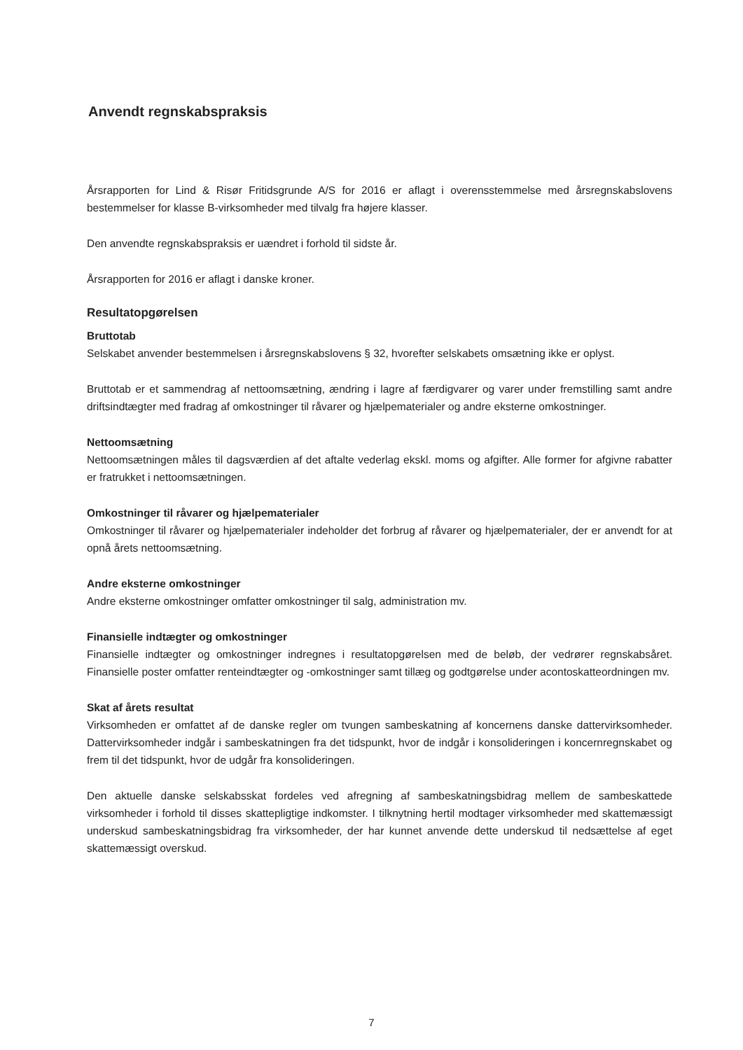Anvendt regnskabspraksis
Årsrapporten for Lind & Risør Fritidsgrunde A/S for 2016 er aflagt i overensstemmelse med årsregnskabslovens bestemmelser for klasse B-virksomheder med tilvalg fra højere klasser.
Den anvendte regnskabspraksis er uændret i forhold til sidste år.
Årsrapporten for 2016 er aflagt i danske kroner.
Resultatopgørelsen
Bruttotab
Selskabet anvender bestemmelsen i årsregnskabslovens § 32, hvorefter selskabets omsætning ikke er oplyst.
Bruttotab er et sammendrag af nettoomsætning, ændring i lagre af færdigvarer og varer under fremstilling samt andre driftsindtægter med fradrag af omkostninger til råvarer og hjælpematerialer og andre eksterne omkostninger.
Nettoomsætning
Nettoomsætningen måles til dagsværdien af det aftalte vederlag ekskl. moms og afgifter. Alle former for afgivne rabatter er fratrukket i nettoomsætningen.
Omkostninger til råvarer og hjælpematerialer
Omkostninger til råvarer og hjælpematerialer indeholder det forbrug af råvarer og hjælpematerialer, der er anvendt for at opnå årets nettoomsætning.
Andre eksterne omkostninger
Andre eksterne omkostninger omfatter omkostninger til salg, administration mv.
Finansielle indtægter og omkostninger
Finansielle indtægter og omkostninger indregnes i resultatopgørelsen med de beløb, der vedrører regnskabsåret. Finansielle poster omfatter renteindtægter og -omkostninger samt tillæg og godtgørelse under acontoskatteordningen mv.
Skat af årets resultat
Virksomheden er omfattet af de danske regler om tvungen sambeskatning af koncernens danske dattervirksomheder. Dattervirksomheder indgår i sambeskatningen fra det tidspunkt, hvor de indgår i konsolideringen i koncernregnskabet og frem til det tidspunkt, hvor de udgår fra konsolideringen.
Den aktuelle danske selskabsskat fordeles ved afregning af sambeskatningsbidrag mellem de sambeskattede virksomheder i forhold til disses skattepligtige indkomster. I tilknytning hertil modtager virksomheder med skattemæssigt underskud sambeskatningsbidrag fra virksomheder, der har kunnet anvende dette underskud til nedsættelse af eget skattemæssigt overskud.
7